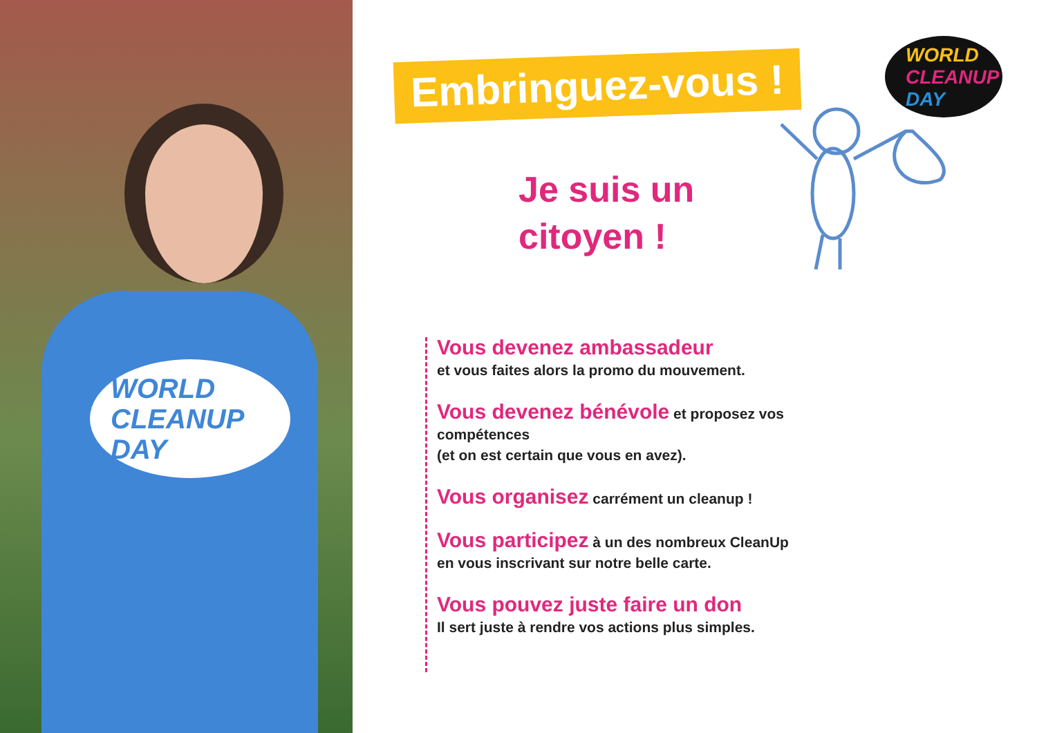WORLD
CLEANUP
DAY
Embringuez-vous !
Je suis un
citoyen !
WORLD
CLEANUP
DAY
Vous devenez ambassadeur
et vous faites alors la promo du mouvement.
Vous devenez bénévole et proposez vos compétences
(et on est certain que vous en avez).
Vous organisez carrément un cleanup !
Vous participez à un des nombreux CleanUp
en vous inscrivant sur notre belle carte.
Vous pouvez juste faire un don
Il sert juste à rendre vos actions plus simples.